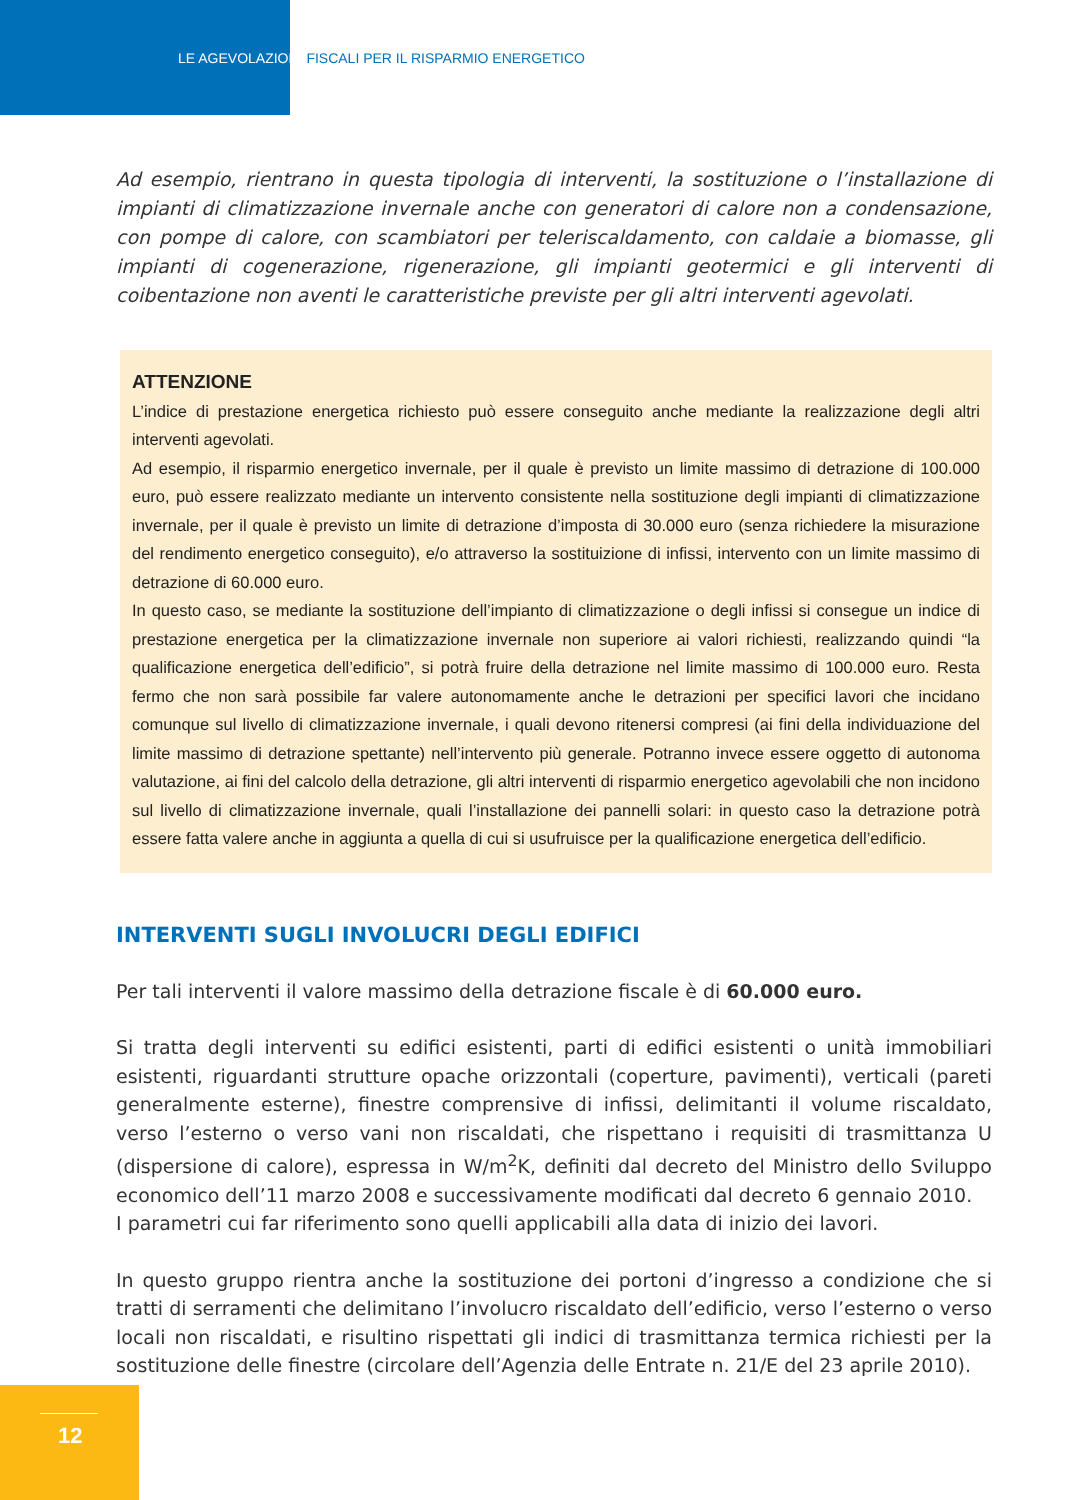LE AGEVOLAZIONI FISCALI PER IL RISPARMIO ENERGETICO
Ad esempio, rientrano in questa tipologia di interventi, la sostituzione o l’installazione di impianti di climatizzazione invernale anche con generatori di calore non a condensazione, con pompe di calore, con scambiatori per teleriscaldamento, con caldaie a biomasse, gli impianti di cogenerazione, rigenerazione, gli impianti geotermici e gli interventi di coibentazione non aventi le caratteristiche previste per gli altri interventi agevolati.
ATTENZIONE
L’indice di prestazione energetica richiesto può essere conseguito anche mediante la realizzazione degli altri interventi agevolati.
Ad esempio, il risparmio energetico invernale, per il quale è previsto un limite massimo di detrazione di 100.000 euro, può essere realizzato mediante un intervento consistente nella sostituzione degli impianti di climatizzazione invernale, per il quale è previsto un limite di detrazione d’imposta di 30.000 euro (senza richiedere la misurazione del rendimento energetico conseguito), e/o attraverso la sostituizione di infissi, intervento con un limite massimo di detrazione di 60.000 euro.
In questo caso, se mediante la sostituzione dell’impianto di climatizzazione o degli infissi si consegue un indice di prestazione energetica per la climatizzazione invernale non superiore ai valori richiesti, realizzando quindi “la qualificazione energetica dell’edificio”, si potrà fruire della detrazione nel limite massimo di 100.000 euro. Resta fermo che non sarà possibile far valere autonomamente anche le detrazioni per specifici lavori che incidano comunque sul livello di climatizzazione invernale, i quali devono ritenersi compresi (ai fini della individuazione del limite massimo di detrazione spettante) nell’intervento più generale. Potranno invece essere oggetto di autonoma valutazione, ai fini del calcolo della detrazione, gli altri interventi di risparmio energetico agevolabili che non incidono sul livello di climatizzazione invernale, quali l’installazione dei pannelli solari: in questo caso la detrazione potrà essere fatta valere anche in aggiunta a quella di cui si usufruisce per la qualificazione energetica dell’edificio.
INTERVENTI SUGLI INVOLUCRI DEGLI EDIFICI
Per tali interventi il valore massimo della detrazione fiscale è di 60.000 euro.
Si tratta degli interventi su edifici esistenti, parti di edifici esistenti o unità immobiliari esistenti, riguardanti strutture opache orizzontali (coperture, pavimenti), verticali (pareti generalmente esterne), finestre comprensive di infissi, delimitanti il volume riscaldato, verso l’esterno o verso vani non riscaldati, che rispettano i requisiti di trasmittanza U (dispersione di calore), espressa in W/m<sup>2</sup>K, definiti dal decreto del Ministro dello Sviluppo economico dell’11 marzo 2008 e successivamente modificati dal decreto 6 gennaio 2010.
I parametri cui far riferimento sono quelli applicabili alla data di inizio dei lavori.
In questo gruppo rientra anche la sostituzione dei portoni d’ingresso a condizione che si tratti di serramenti che delimitano l’involucro riscaldato dell’edificio, verso l’esterno o verso locali non riscaldati, e risultino rispettati gli indici di trasmittanza termica richiesti per la sostituzione delle finestre (circolare dell’Agenzia delle Entrate n. 21/E del 23 aprile 2010).
12